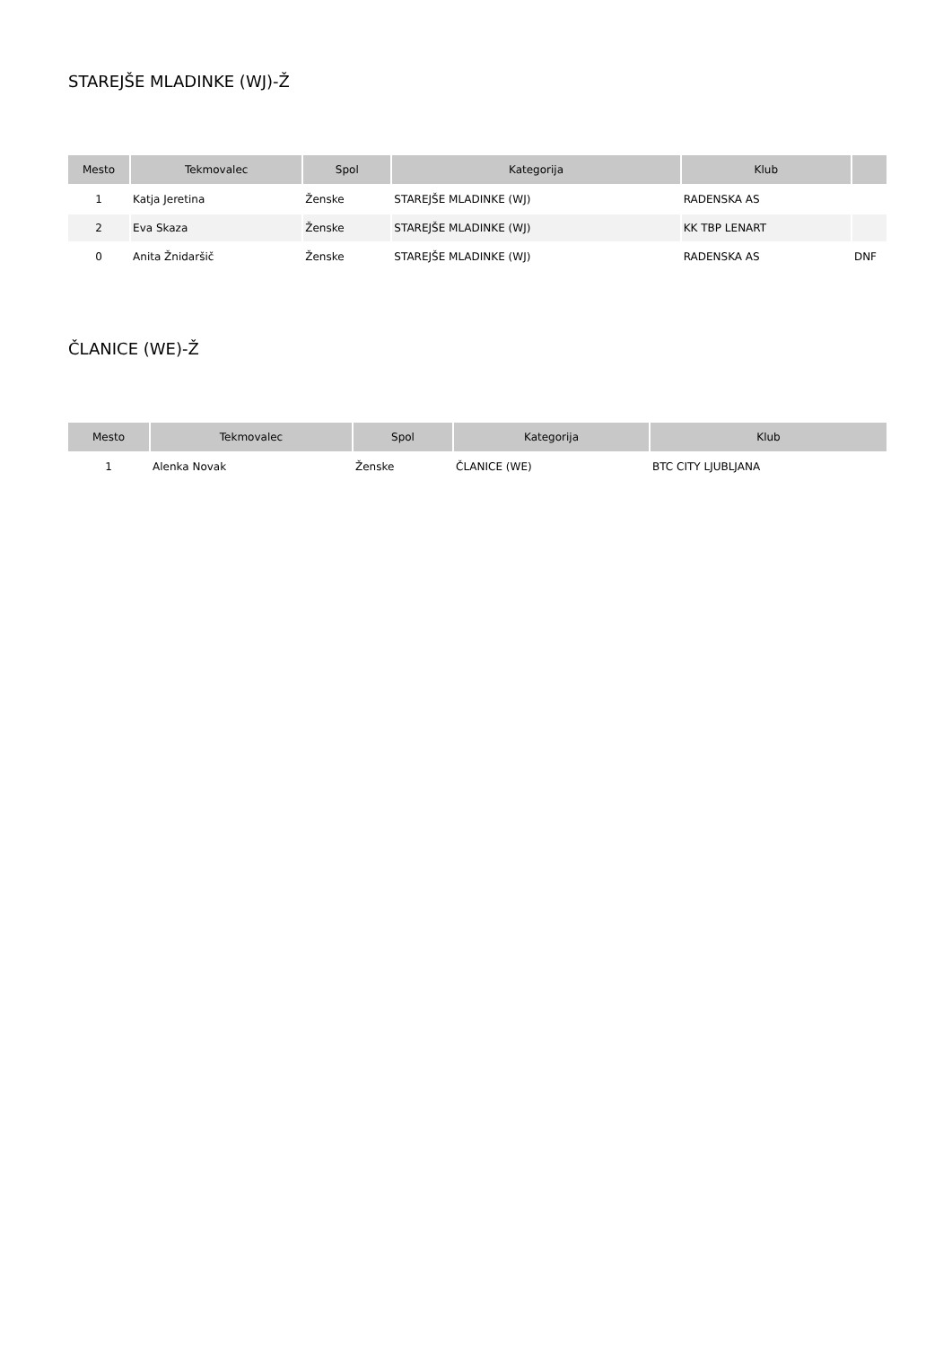STAREJŠE MLADINKE (WJ)-Ž
| Mesto | Tekmovalec | Spol | Kategorija | Klub | |
| --- | --- | --- | --- | --- | --- |
| 1 | Katja Jeretina | Ženske | STAREJŠE MLADINKE (WJ) | RADENSKA AS | |
| 2 | Eva Skaza | Ženske | STAREJŠE MLADINKE (WJ) | KK TBP LENART | |
| 0 | Anita Žnidaršič | Ženske | STAREJŠE MLADINKE (WJ) | RADENSKA AS | DNF |
ČLANICE (WE)-Ž
| Mesto | Tekmovalec | Spol | Kategorija | Klub |
| --- | --- | --- | --- | --- |
| 1 | Alenka Novak | Ženske | ČLANICE (WE) | BTC CITY LJUBLJANA |